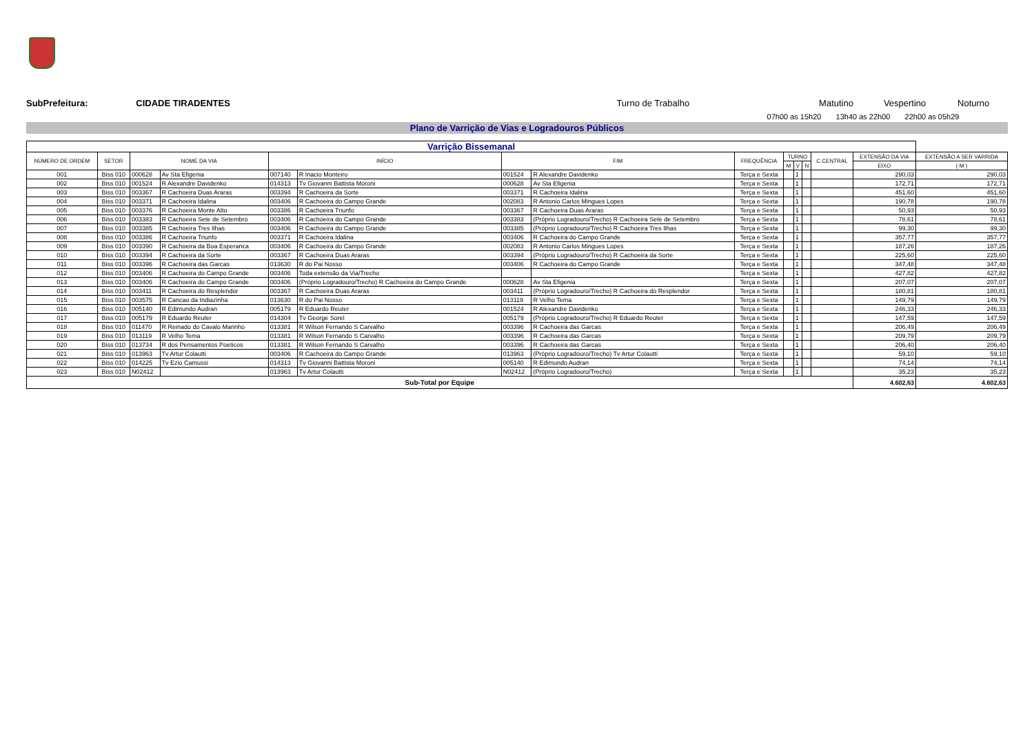SubPrefeitura: CIDADE TIRADENTES Turno de Trabalho Matutino Vespertino Noturno
07h00 as 15h20 13h40 as 22h00 22h00 as 05h29
Plano de Varrição de Vias e Logradouros Públicos
| Varrição Bissemanal | | | | | | | | | | | | | | |
| NÚMERO DE ORDEM | SETOR | NOME DA VIA | | INÍCIO | | FIM | | FREQUÊNCIA | TURNO | | | C.CENTRAL | EXTENSÃO DA VIA | EXTENSÃO A SER VARRIDA |
| | | | | | | | | | M | V | N | | EIXO | ( M ) |
| 001 | Biss 010 | 000628 | Av Sta Efigenia | 007140 | R Inacio Monteiro | 001524 | R Alexandre Davidenko | Terça e Sexta | | 1 | | | 290,03 | 290,03 |
| 002 | Biss 010 | 001524 | R Alexandre Davidenko | 014313 | Tv Giovanni Battista Moroni | 000628 | Av Sta Efigenia | Terça e Sexta | | 1 | | | 172,71 | 172,71 |
| 003 | Biss 010 | 003367 | R Cachoeira Duas Araras | 003394 | R Cachoeira da Sorte | 003371 | R Cachoeira Idalina | Terça e Sexta | | 1 | | | 451,60 | 451,60 |
| 004 | Biss 010 | 003371 | R Cachoeira Idalina | 003406 | R Cachoeira do Campo Grande | 002083 | R Antonio Carlos Mingues Lopes | Terça e Sexta | | 1 | | | 190,78 | 190,78 |
| 005 | Biss 010 | 003376 | R Cachoeira Monte Alto | 003386 | R Cachoeira Triunfo | 003367 | R Cachoeira Duas Araras | Terça e Sexta | | 1 | | | 50,93 | 50,93 |
| 006 | Biss 010 | 003383 | R Cachoeira Sete de Setembro | 003406 | R Cachoeira do Campo Grande | 003383 | (Próprio Logradouro/Trecho) R Cachoeira Sete de Setembro | Terça e Sexta | | 1 | | | 78,61 | 78,61 |
| 007 | Biss 010 | 003385 | R Cachoeira Tres Ilhas | 003406 | R Cachoeira do Campo Grande | 003385 | (Próprio Logradouro/Trecho) R Cachoeira Tres Ilhas | Terça e Sexta | | 1 | | | 99,30 | 99,30 |
| 008 | Biss 010 | 003386 | R Cachoeira Triunfo | 003371 | R Cachoeira Idalina | 003406 | R Cachoeira do Campo Grande | Terça e Sexta | | 1 | | | 357,77 | 357,77 |
| 009 | Biss 010 | 003390 | R Cachoeira da Boa Esperanca | 003406 | R Cachoeira do Campo Grande | 002083 | R Antonio Carlos Mingues Lopes | Terça e Sexta | | 1 | | | 187,26 | 187,26 |
| 010 | Biss 010 | 003394 | R Cachoeira da Sorte | 003367 | R Cachoeira Duas Araras | 003394 | (Próprio Logradouro/Trecho) R Cachoeira da Sorte | Terça e Sexta | | 1 | | | 225,60 | 225,60 |
| 011 | Biss 010 | 003396 | R Cachoeira das Garcas | 013630 | R do Pai Nosso | 003406 | R Cachoeira do Campo Grande | Terça e Sexta | | 1 | | | 347,48 | 347,48 |
| 012 | Biss 010 | 003406 | R Cachoeira do Campo Grande | 003406 | Toda extensão da Via/Trecho | | | Terça e Sexta | | 1 | | | 427,82 | 427,82 |
| 013 | Biss 010 | 003406 | R Cachoeira do Campo Grande | 003406 | (Próprio Logradouro/Trecho) R Cachoeira do Campo Grande | 000628 | Av Sta Efigenia | Terça e Sexta | | 1 | | | 207,07 | 207,07 |
| 014 | Biss 010 | 003411 | R Cachoeira do Resplendor | 003367 | R Cachoeira Duas Araras | 003411 | (Próprio Logradouro/Trecho) R Cachoeira do Resplendor | Terça e Sexta | | 1 | | | 180,81 | 180,81 |
| 015 | Biss 010 | 003575 | R Cancao da Indiazinha | 013630 | R do Pai Nosso | 013119 | R Velho Tema | Terça e Sexta | | 1 | | | 149,79 | 149,79 |
| 016 | Biss 010 | 005140 | R Edimundo Audran | 005179 | R Eduardo Reuter | 001524 | R Alexandre Davidenko | Terça e Sexta | | 1 | | | 246,33 | 246,33 |
| 017 | Biss 010 | 005179 | R Eduardo Reuter | 014304 | Tv George Sorel | 005179 | (Próprio Logradouro/Trecho) R Eduardo Reuter | Terça e Sexta | | 1 | | | 147,59 | 147,59 |
| 018 | Biss 010 | 011470 | R Reinado do Cavalo Marinho | 013381 | R Wilson Fernando S Carvalho | 003396 | R Cachoeira das Garcas | Terça e Sexta | | 1 | | | 206,49 | 206,49 |
| 019 | Biss 010 | 013119 | R Velho Tema | 013381 | R Wilson Fernando S Carvalho | 003396 | R Cachoeira das Garcas | Terça e Sexta | | 1 | | | 209,79 | 209,79 |
| 020 | Biss 010 | 013734 | R dos Pensamentos Poeticos | 013381 | R Wilson Fernando S Carvalho | 003396 | R Cachoeira das Garcas | Terça e Sexta | | 1 | | | 206,40 | 206,40 |
| 021 | Biss 010 | 013963 | Tv Artur Colautti | 003406 | R Cachoeira do Campo Grande | 013963 | (Próprio Logradouro/Trecho) Tv Artur Colautti | Terça e Sexta | | 1 | | | 59,10 | 59,10 |
| 022 | Biss 010 | 014225 | Tv Ezio Camussi | 014313 | Tv Giovanni Battista Moroni | 005140 | R Edimundo Audran | Terça e Sexta | | 1 | | | 74,14 | 74,14 |
| 023 | Biss 010 | N02412 | | 013963 | Tv Artur Colautti | N02412 | (Próprio Logradouro/Trecho) | Terça e Sexta | | 1 | | | 35,23 | 35,23 |
| Sub-Total por Equipe | | | | | | | | | | | | | 4.602,63 | 4.602,63 |